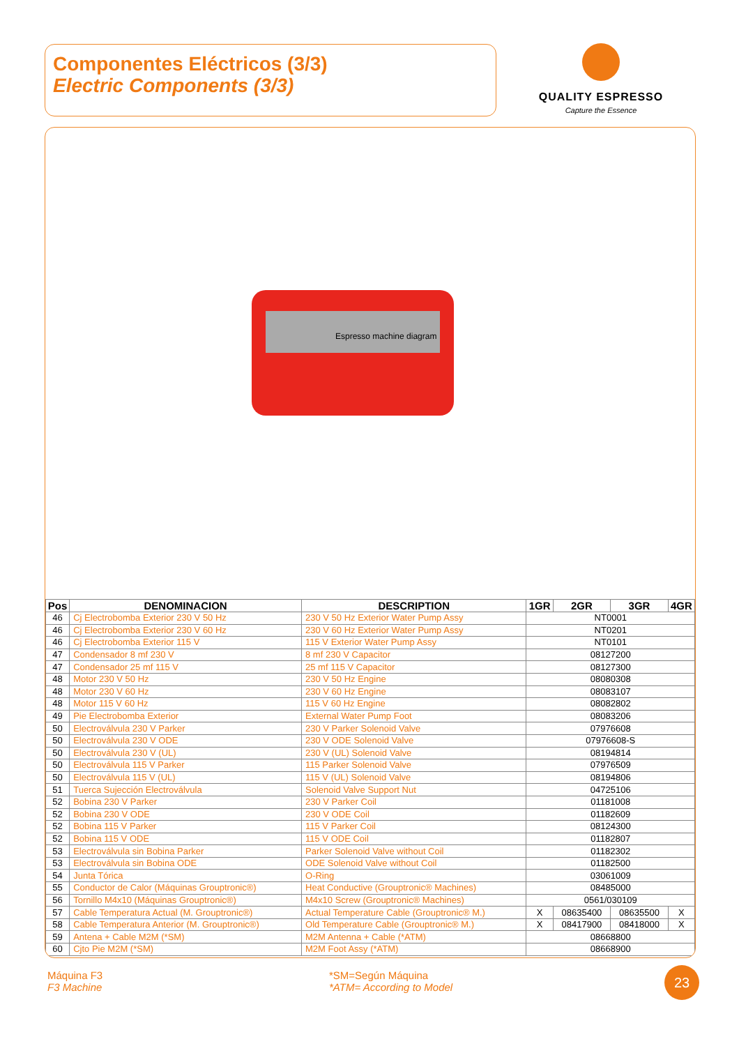Componentes Eléctricos (3/3)
Electric Components (3/3)
QUALITY ESPRESSO
Capture the Essence
Espresso machine diagram
| Pos | DENOMINACION | DESCRIPTION | 1GR | 2GR | 3GR | 4GR |
| --- | --- | --- | --- | --- | --- | --- |
| 46 | Cj Electrobomba Exterior 230 V 50 Hz | 230 V 50 Hz Exterior Water Pump Assy | NT0001 | | | |
| 46 | Cj Electrobomba Exterior 230 V 60 Hz | 230 V 60 Hz Exterior Water Pump Assy | NT0201 | | | |
| 46 | Cj Electrobomba Exterior 115 V | 115 V Exterior Water Pump Assy | NT0101 | | | |
| 47 | Condensador 8 mf 230 V | 8 mf 230 V Capacitor | 08127200 | | | |
| 47 | Condensador 25 mf 115 V | 25 mf 115 V Capacitor | 08127300 | | | |
| 48 | Motor 230 V 50 Hz | 230 V 50 Hz Engine | 08080308 | | | |
| 48 | Motor 230 V 60 Hz | 230 V 60 Hz Engine | 08083107 | | | |
| 48 | Motor 115 V 60 Hz | 115 V 60 Hz Engine | 08082802 | | | |
| 49 | Pie Electrobomba Exterior | External Water Pump Foot | 08083206 | | | |
| 50 | Electroválvula 230 V Parker | 230 V Parker Solenoid Valve | 07976608 | | | |
| 50 | Electroválvula 230 V ODE | 230 V ODE Solenoid Valve | 07976608-S | | | |
| 50 | Electroválvula 230 V (UL) | 230 V (UL) Solenoid Valve | 08194814 | | | |
| 50 | Electroválvula 115 V Parker | 115 Parker Solenoid Valve | 07976509 | | | |
| 50 | Electroválvula 115 V (UL) | 115 V (UL) Solenoid Valve | 08194806 | | | |
| 51 | Tuerca Sujección Electroválvula | Solenoid Valve Support Nut | 04725106 | | | |
| 52 | Bobina 230 V Parker | 230 V Parker Coil | 01181008 | | | |
| 52 | Bobina 230 V ODE | 230 V ODE Coil | 01182609 | | | |
| 52 | Bobina 115 V Parker | 115 V Parker Coil | 08124300 | | | |
| 52 | Bobina 115 V ODE | 115 V ODE Coil | 01182807 | | | |
| 53 | Electroválvula sin Bobina Parker | Parker Solenoid Valve without Coil | 01182302 | | | |
| 53 | Electroválvula sin Bobina ODE | ODE Solenoid Valve without Coil | 01182500 | | | |
| 54 | Junta Tórica | O-Ring | 03061009 | | | |
| 55 | Conductor de Calor (Máquinas Grouptronic®) | Heat Conductive (Grouptronic® Machines) | 08485000 | | | |
| 56 | Tornillo M4x10 (Máquinas Grouptronic®) | M4x10 Screw (Grouptronic® Machines) | 0561/030109 | | | |
| 57 | Cable Temperatura Actual (M. Grouptronic®) | Actual Temperature Cable (Grouptronic® M.) | X | 08635400 | 08635500 | X |
| 58 | Cable Temperatura Anterior (M. Grouptronic®) | Old Temperature Cable (Grouptronic® M.) | X | 08417900 | 08418000 | X |
| 59 | Antena + Cable M2M (*SM) | M2M Antenna + Cable (*ATM) | 08668800 | | | |
| 60 | Cjto Pie M2M (*SM) | M2M Foot Assy (*ATM) | 08668900 | | | |
Máquina F3
F3 Machine
*SM=Según Máquina
*ATM= According to Model
23